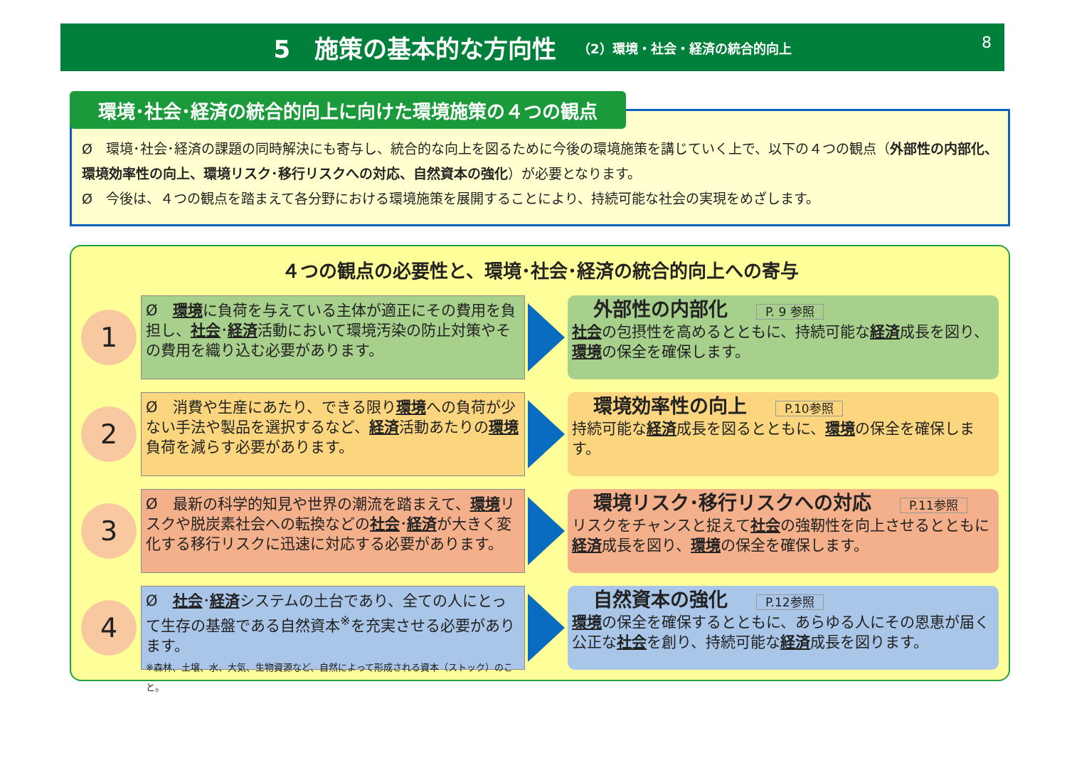5　施策の基本的な方向性 （2）環境・社会・経済の統合的向上
8
環境･社会･経済の統合的向上に向けた環境施策の４つの観点
Ø　環境･社会･経済の課題の同時解決にも寄与し、統合的な向上を図るために今後の環境施策を講じていく上で、以下の４つの観点（外部性の内部化、環境効率性の向上、環境リスク･移行リスクへの対応、自然資本の強化）が必要となります。
Ø　今後は、４つの観点を踏まえて各分野における環境施策を展開することにより、持続可能な社会の実現をめざします。
４つの観点の必要性と、環境･社会･経済の統合的向上への寄与
1
Ø　環境に負荷を与えている主体が適正にその費用を負担し、社会･経済活動において環境汚染の防止対策やその費用を織り込む必要があります。
外部性の内部化 P. 9 参照
社会の包摂性を高めるとともに、持続可能な経済成長を図り、環境の保全を確保します。
2
Ø　消費や生産にあたり、できる限り環境への負荷が少ない手法や製品を選択するなど、経済活動あたりの環境負荷を減らす必要があります。
環境効率性の向上 P.10参照
持続可能な経済成長を図るとともに、環境の保全を確保します。
3
Ø　最新の科学的知見や世界の潮流を踏まえて、環境リスクや脱炭素社会への転換などの社会･経済が大きく変化する移行リスクに迅速に対応する必要があります。
環境リスク･移行リスクへの対応 P.11参照
リスクをチャンスと捉えて社会の強靭性を向上させるとともに経済成長を図り、環境の保全を確保します。
4
Ø　社会･経済システムの土台であり、全ての人にとって生存の基盤である自然資本<sup>※</sup>を充実させる必要があります。
※森林、土壌、水、大気、生物資源など、自然によって形成される資本（ストック）のこと。
自然資本の強化 P.12参照
環境の保全を確保するとともに、あらゆる人にその恩恵が届く公正な社会を創り、持続可能な経済成長を図ります。